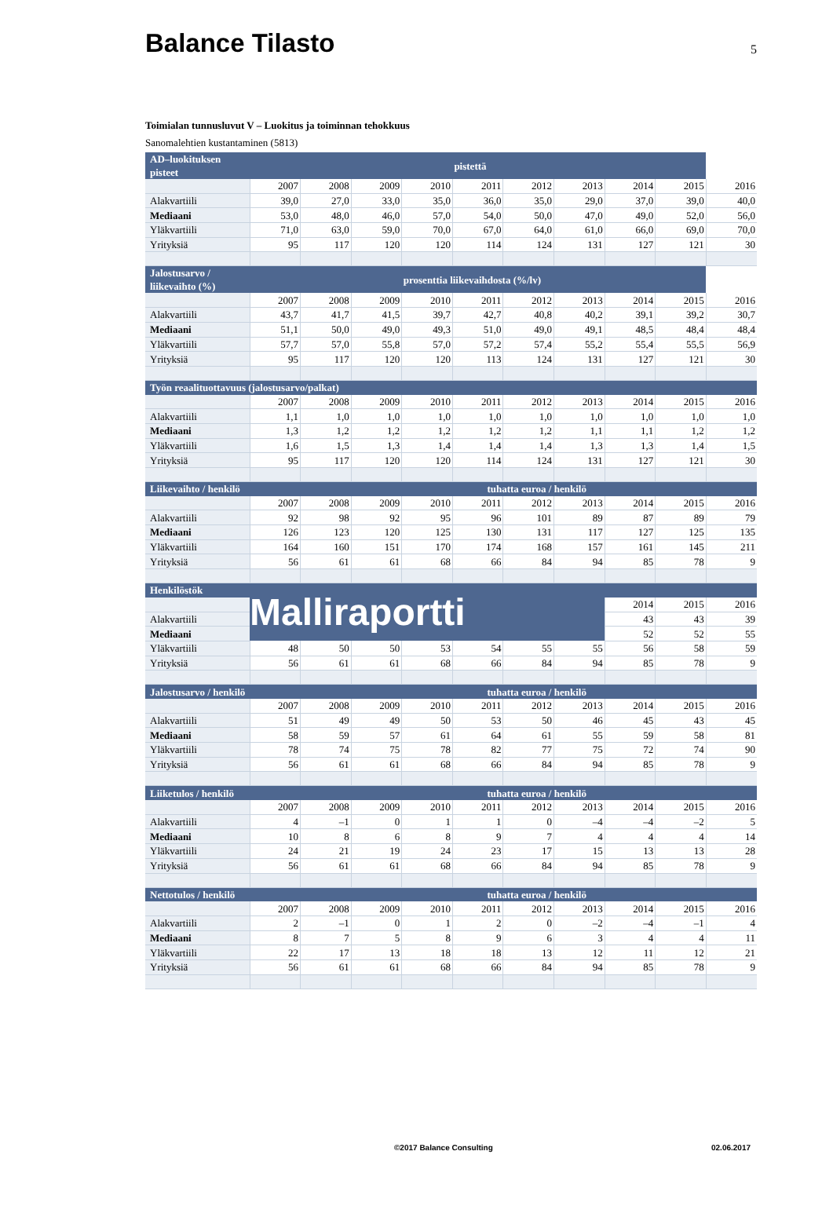Balance Tilasto
5
Toimialan tunnusluvut V – Luokitus ja toiminnan tehokkuus
Sanomalehtien kustantaminen (5813)
| AD–luokituksen pisteet | | | | | pistettä | | | | | |
| | 2007 | 2008 | 2009 | 2010 | 2011 | 2012 | 2013 | 2014 | 2015 | 2016 |
| Alakvartiili | 39,0 | 27,0 | 33,0 | 35,0 | 36,0 | 35,0 | 29,0 | 37,0 | 39,0 | 40,0 |
| Mediaani | 53,0 | 48,0 | 46,0 | 57,0 | 54,0 | 50,0 | 47,0 | 49,0 | 52,0 | 56,0 |
| Yläkvartiili | 71,0 | 63,0 | 59,0 | 70,0 | 67,0 | 64,0 | 61,0 | 66,0 | 69,0 | 70,0 |
| Yrityksiä | 95 | 117 | 120 | 120 | 114 | 124 | 131 | 127 | 121 | 30 |
| Jalostusarvo / liikevaihto (%) | | | | prosenttia liikevaihdosta (%/lv) | | | | | | |
| | 2007 | 2008 | 2009 | 2010 | 2011 | 2012 | 2013 | 2014 | 2015 | 2016 |
| Alakvartiili | 43,7 | 41,7 | 41,5 | 39,7 | 42,7 | 40,8 | 40,2 | 39,1 | 39,2 | 30,7 |
| Mediaani | 51,1 | 50,0 | 49,0 | 49,3 | 51,0 | 49,0 | 49,1 | 48,5 | 48,4 | 48,4 |
| Yläkvartiili | 57,7 | 57,0 | 55,8 | 57,0 | 57,2 | 57,4 | 55,2 | 55,4 | 55,5 | 56,9 |
| Yrityksiä | 95 | 117 | 120 | 120 | 113 | 124 | 131 | 127 | 121 | 30 |
| Työn reaalituottavuus (jalostusarvo/palkat) | | | | | | | | | | |
| | 2007 | 2008 | 2009 | 2010 | 2011 | 2012 | 2013 | 2014 | 2015 | 2016 |
| Alakvartiili | 1,1 | 1,0 | 1,0 | 1,0 | 1,0 | 1,0 | 1,0 | 1,0 | 1,0 | 1,0 |
| Mediaani | 1,3 | 1,2 | 1,2 | 1,2 | 1,2 | 1,2 | 1,1 | 1,1 | 1,2 | 1,2 |
| Yläkvartiili | 1,6 | 1,5 | 1,3 | 1,4 | 1,4 | 1,4 | 1,3 | 1,3 | 1,4 | 1,5 |
| Yrityksiä | 95 | 117 | 120 | 120 | 114 | 124 | 131 | 127 | 121 | 30 |
| Liikevaihto / henkilö | | | | | tuhatta euroa / henkilö | | | | | |
| | 2007 | 2008 | 2009 | 2010 | 2011 | 2012 | 2013 | 2014 | 2015 | 2016 |
| Alakvartiili | 92 | 98 | 92 | 95 | 96 | 101 | 89 | 87 | 89 | 79 |
| Mediaani | 126 | 123 | 120 | 125 | 130 | 131 | 117 | 127 | 125 | 135 |
| Yläkvartiili | 164 | 160 | 151 | 170 | 174 | 168 | 157 | 161 | 145 | 211 |
| Yrityksiä | 56 | 61 | 61 | 68 | 66 | 84 | 94 | 85 | 78 | 9 |
| Henkilöstök | Malliraportti | | | | | | | | | |
| | | | | | | | | 2014 | 2015 | 2016 |
| Alakvartiili | | | | | | | | 43 | 43 | 39 |
| Mediaani | | | | | | | | 52 | 52 | 55 |
| Yläkvartiili | 48 | 50 | 50 | 53 | 54 | 55 | 55 | 56 | 58 | 59 |
| Yrityksiä | 56 | 61 | 61 | 68 | 66 | 84 | 94 | 85 | 78 | 9 |
| Jalostusarvo / henkilö | | | | | tuhatta euroa / henkilö | | | | | |
| | 2007 | 2008 | 2009 | 2010 | 2011 | 2012 | 2013 | 2014 | 2015 | 2016 |
| Alakvartiili | 51 | 49 | 49 | 50 | 53 | 50 | 46 | 45 | 43 | 45 |
| Mediaani | 58 | 59 | 57 | 61 | 64 | 61 | 55 | 59 | 58 | 81 |
| Yläkvartiili | 78 | 74 | 75 | 78 | 82 | 77 | 75 | 72 | 74 | 90 |
| Yrityksiä | 56 | 61 | 61 | 68 | 66 | 84 | 94 | 85 | 78 | 9 |
| Liiketulos / henkilö | | | | | tuhatta euroa / henkilö | | | | | |
| | 2007 | 2008 | 2009 | 2010 | 2011 | 2012 | 2013 | 2014 | 2015 | 2016 |
| Alakvartiili | 4 | –1 | 0 | 1 | 1 | 0 | –4 | –4 | –2 | 5 |
| Mediaani | 10 | 8 | 6 | 8 | 9 | 7 | 4 | 4 | 4 | 14 |
| Yläkvartiili | 24 | 21 | 19 | 24 | 23 | 17 | 15 | 13 | 13 | 28 |
| Yrityksiä | 56 | 61 | 61 | 68 | 66 | 84 | 94 | 85 | 78 | 9 |
| Nettotulos / henkilö | | | | | tuhatta euroa / henkilö | | | | | |
| | 2007 | 2008 | 2009 | 2010 | 2011 | 2012 | 2013 | 2014 | 2015 | 2016 |
| Alakvartiili | 2 | –1 | 0 | 1 | 2 | 0 | –2 | –4 | –1 | 4 |
| Mediaani | 8 | 7 | 5 | 8 | 9 | 6 | 3 | 4 | 4 | 11 |
| Yläkvartiili | 22 | 17 | 13 | 18 | 18 | 13 | 12 | 11 | 12 | 21 |
| Yrityksiä | 56 | 61 | 61 | 68 | 66 | 84 | 94 | 85 | 78 | 9 |
©2017 Balance Consulting 02.06.2017